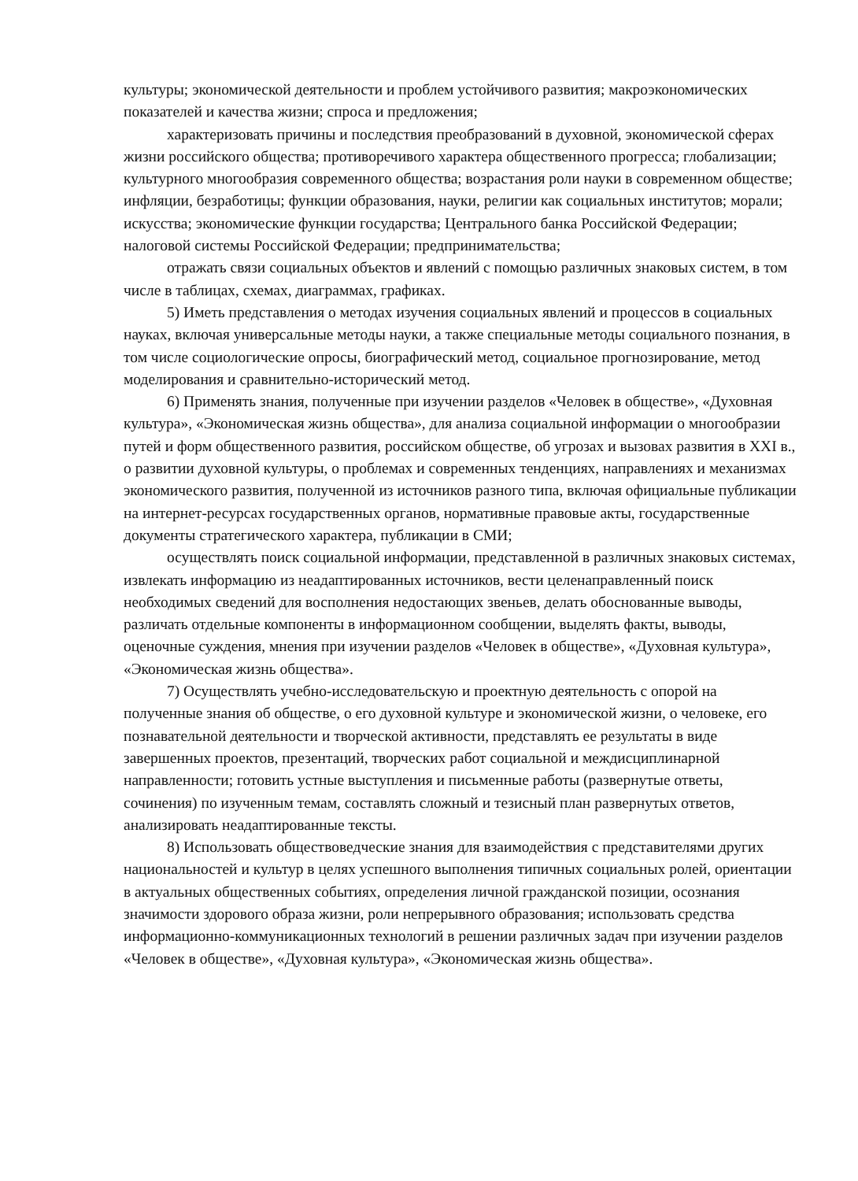культуры; экономической деятельности и проблем устойчивого развития; макроэкономических показателей и качества жизни; спроса и предложения;
характеризовать причины и последствия преобразований в духовной, экономической сферах жизни российского общества; противоречивого характера общественного прогресса; глобализации; культурного многообразия современного общества; возрастания роли науки в современном обществе; инфляции, безработицы; функции образования, науки, религии как социальных институтов; морали; искусства; экономические функции государства; Центрального банка Российской Федерации; налоговой системы Российской Федерации; предпринимательства;
отражать связи социальных объектов и явлений с помощью различных знаковых систем, в том числе в таблицах, схемах, диаграммах, графиках.
5) Иметь представления о методах изучения социальных явлений и процессов в социальных науках, включая универсальные методы науки, а также специальные методы социального познания, в том числе социологические опросы, биографический метод, социальное прогнозирование, метод моделирования и сравнительно-исторический метод.
6) Применять знания, полученные при изучении разделов «Человек в обществе», «Духовная культура», «Экономическая жизнь общества», для анализа социальной информации о многообразии путей и форм общественного развития, российском обществе, об угрозах и вызовах развития в XXI в., о развитии духовной культуры, о проблемах и современных тенденциях, направлениях и механизмах экономического развития, полученной из источников разного типа, включая официальные публикации на интернет-ресурсах государственных органов, нормативные правовые акты, государственные документы стратегического характера, публикации в СМИ;
осуществлять поиск социальной информации, представленной в различных знаковых системах, извлекать информацию из неадаптированных источников, вести целенаправленный поиск необходимых сведений для восполнения недостающих звеньев, делать обоснованные выводы, различать отдельные компоненты в информационном сообщении, выделять факты, выводы, оценочные суждения, мнения при изучении разделов «Человек в обществе», «Духовная культура», «Экономическая жизнь общества».
7) Осуществлять учебно-исследовательскую и проектную деятельность с опорой на полученные знания об обществе, о его духовной культуре и экономической жизни, о человеке, его познавательной деятельности и творческой активности, представлять ее результаты в виде завершенных проектов, презентаций, творческих работ социальной и междисциплинарной направленности; готовить устные выступления и письменные работы (развернутые ответы, сочинения) по изученным темам, составлять сложный и тезисный план развернутых ответов, анализировать неадаптированные тексты.
8) Использовать обществоведческие знания для взаимодействия с представителями других национальностей и культур в целях успешного выполнения типичных социальных ролей, ориентации в актуальных общественных событиях, определения личной гражданской позиции, осознания значимости здорового образа жизни, роли непрерывного образования; использовать средства информационно-коммуникационных технологий в решении различных задач при изучении разделов «Человек в обществе», «Духовная культура», «Экономическая жизнь общества».